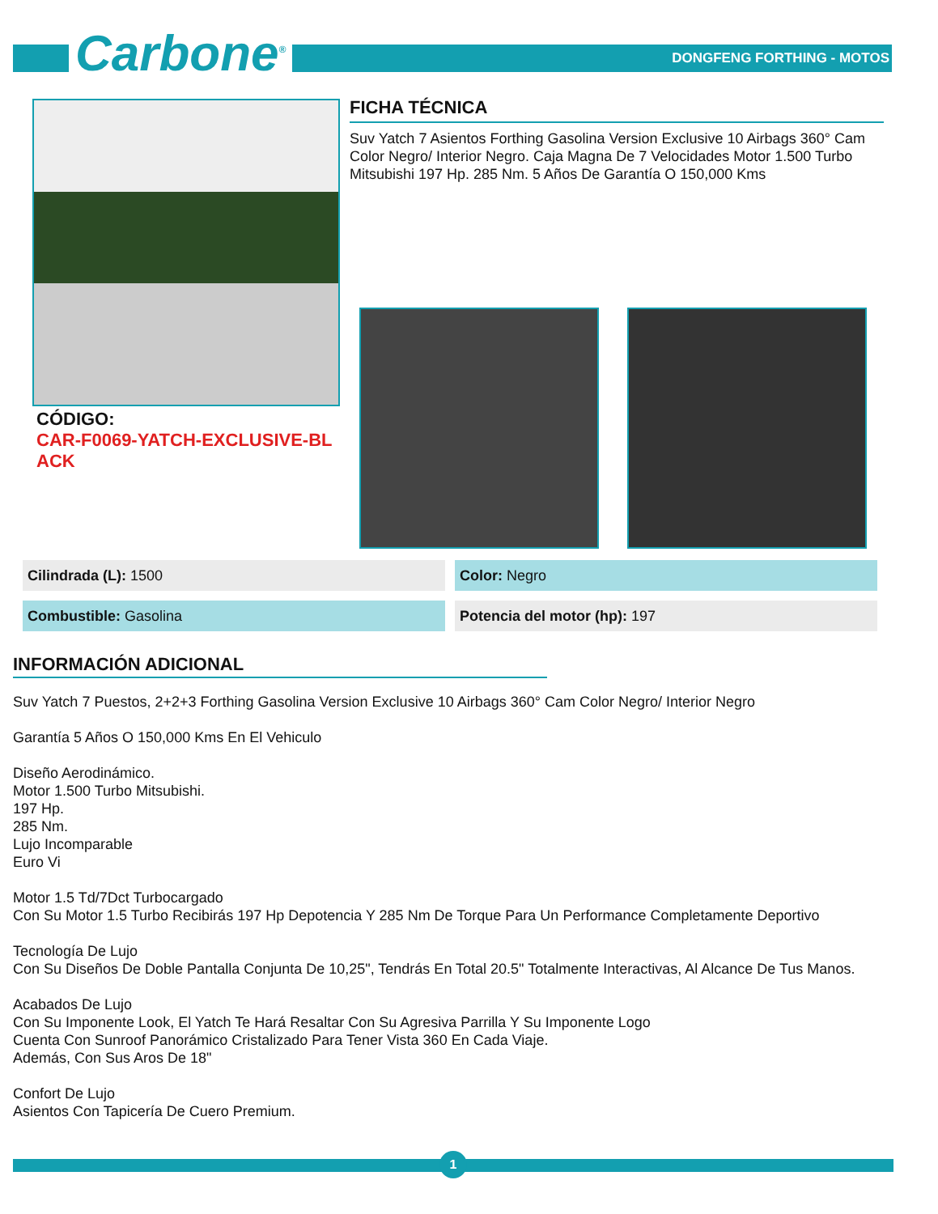Carbone<sup>®</sup> DONGFENG FORTHING - MOTOS
FICHA TÉCNICA
Suv Yatch 7 Asientos Forthing Gasolina Version Exclusive 10 Airbags 360° Cam Color Negro/ Interior Negro. Caja Magna De 7 Velocidades Motor 1.500 Turbo Mitsubishi 197 Hp. 285 Nm. 5 Años De Garantía O 150,000 Kms
CÓDIGO:
CAR-F0069-YATCH-EXCLUSIVE-BLACK
| Cilindrada (L): 1500 | Color: Negro |
| Combustible: Gasolina | Potencia del motor (hp): 197 |
INFORMACIÓN ADICIONAL
Suv Yatch 7 Puestos, 2+2+3 Forthing Gasolina Version Exclusive 10 Airbags 360° Cam Color Negro/ Interior Negro
Garantía 5 Años O 150,000 Kms En El Vehiculo
Diseño Aerodinámico.
Motor 1.500 Turbo Mitsubishi.
197 Hp.
285 Nm.
Lujo Incomparable
Euro Vi
Motor 1.5 Td/7Dct Turbocargado
Con Su Motor 1.5 Turbo Recibirás 197 Hp Depotencia Y 285 Nm De Torque Para Un Performance Completamente Deportivo
Tecnología De Lujo
Con Su Diseños De Doble Pantalla Conjunta De 10,25", Tendrás En Total 20.5" Totalmente Interactivas, Al Alcance De Tus Manos.
Acabados De Lujo
Con Su Imponente Look, El Yatch Te Hará Resaltar Con Su Agresiva Parrilla Y Su Imponente Logo
Cuenta Con Sunroof Panorámico Cristalizado Para Tener Vista 360 En Cada Viaje.
Además, Con Sus Aros De 18"
Confort De Lujo
Asientos Con Tapicería De Cuero Premium.
1